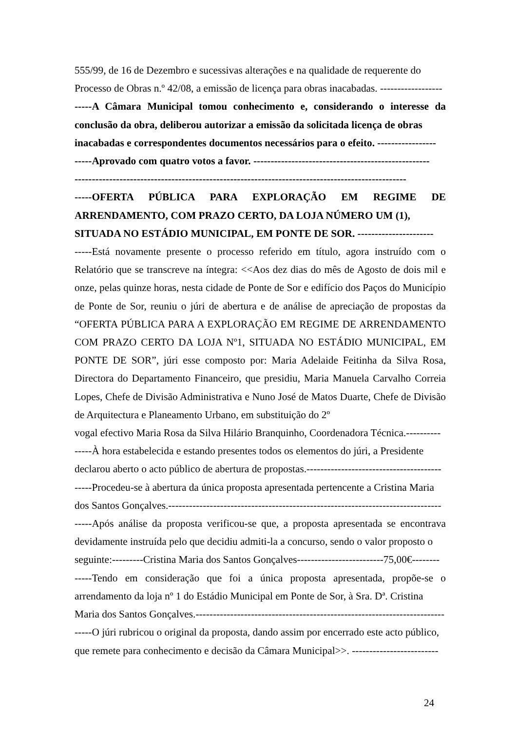555/99, de 16 de Dezembro e sucessivas alterações e na qualidade de requerente do
Processo de Obras n.º 42/08, a emissão de licença para obras inacabadas. ------------------
-----A Câmara Municipal tomou conhecimento e, considerando o interesse da conclusão da obra, deliberou autorizar a emissão da solicitada licença de obras
inacabadas e correspondentes documentos necessários para o efeito. -----------------
-----Aprovado com quatro votos a favor. ---------------------------------------------------
------------------------------------------------------------------------------------------------
-----OFERTA PÚBLICA PARA EXPLORAÇÃO EM REGIME DE ARRENDAMENTO, COM PRAZO CERTO, DA LOJA NÚMERO UM (1),
SITUADA NO ESTÁDIO MUNICIPAL, EM PONTE DE SOR. ----------------------
-----Está novamente presente o processo referido em título, agora instruído com o Relatório que se transcreve na íntegra: <<Aos dez dias do mês de Agosto de dois mil e onze, pelas quinze horas, nesta cidade de Ponte de Sor e edifício dos Paços do Município de Ponte de Sor, reuniu o júri de abertura e de análise de apreciação de propostas da “OFERTA PÚBLICA PARA A EXPLORAÇÃO EM REGIME DE ARRENDAMENTO COM PRAZO CERTO DA LOJA Nº1, SITUADA NO ESTÁDIO MUNICIPAL, EM PONTE DE SOR”, júri esse composto por: Maria Adelaide Feitinha da Silva Rosa, Directora do Departamento Financeiro, que presidiu, Maria Manuela Carvalho Correia Lopes, Chefe de Divisão Administrativa e Nuno José de Matos Duarte, Chefe de Divisão de Arquitectura e Planeamento Urbano, em substituição do 2º
vogal efectivo Maria Rosa da Silva Hilário Branquinho, Coordenadora Técnica.----------
-----À hora estabelecida e estando presentes todos os elementos do júri, a Presidente
declarou aberto o acto público de abertura de propostas.---------------------------------------
-----Procedeu-se à abertura da única proposta apresentada pertencente a Cristina Maria
dos Santos Gonçalves.-------------------------------------------------------------------------------
-----Após análise da proposta verificou-se que, a proposta apresentada se encontrava devidamente instruída pelo que decidiu admiti-la a concurso, sendo o valor proposto o
seguinte:---------Cristina Maria dos Santos Gonçalves-------------------------75,00€--------
-----Tendo em consideração que foi a única proposta apresentada, propõe-se o arrendamento da loja nº 1 do Estádio Municipal em Ponte de Sor, à Sra. Dª. Cristina
Maria dos Santos Gonçalves.------------------------------------------------------------------------
-----O júri rubricou o original da proposta, dando assim por encerrado este acto público,
que remete para conhecimento e decisão da Câmara Municipal>>. -------------------------
24